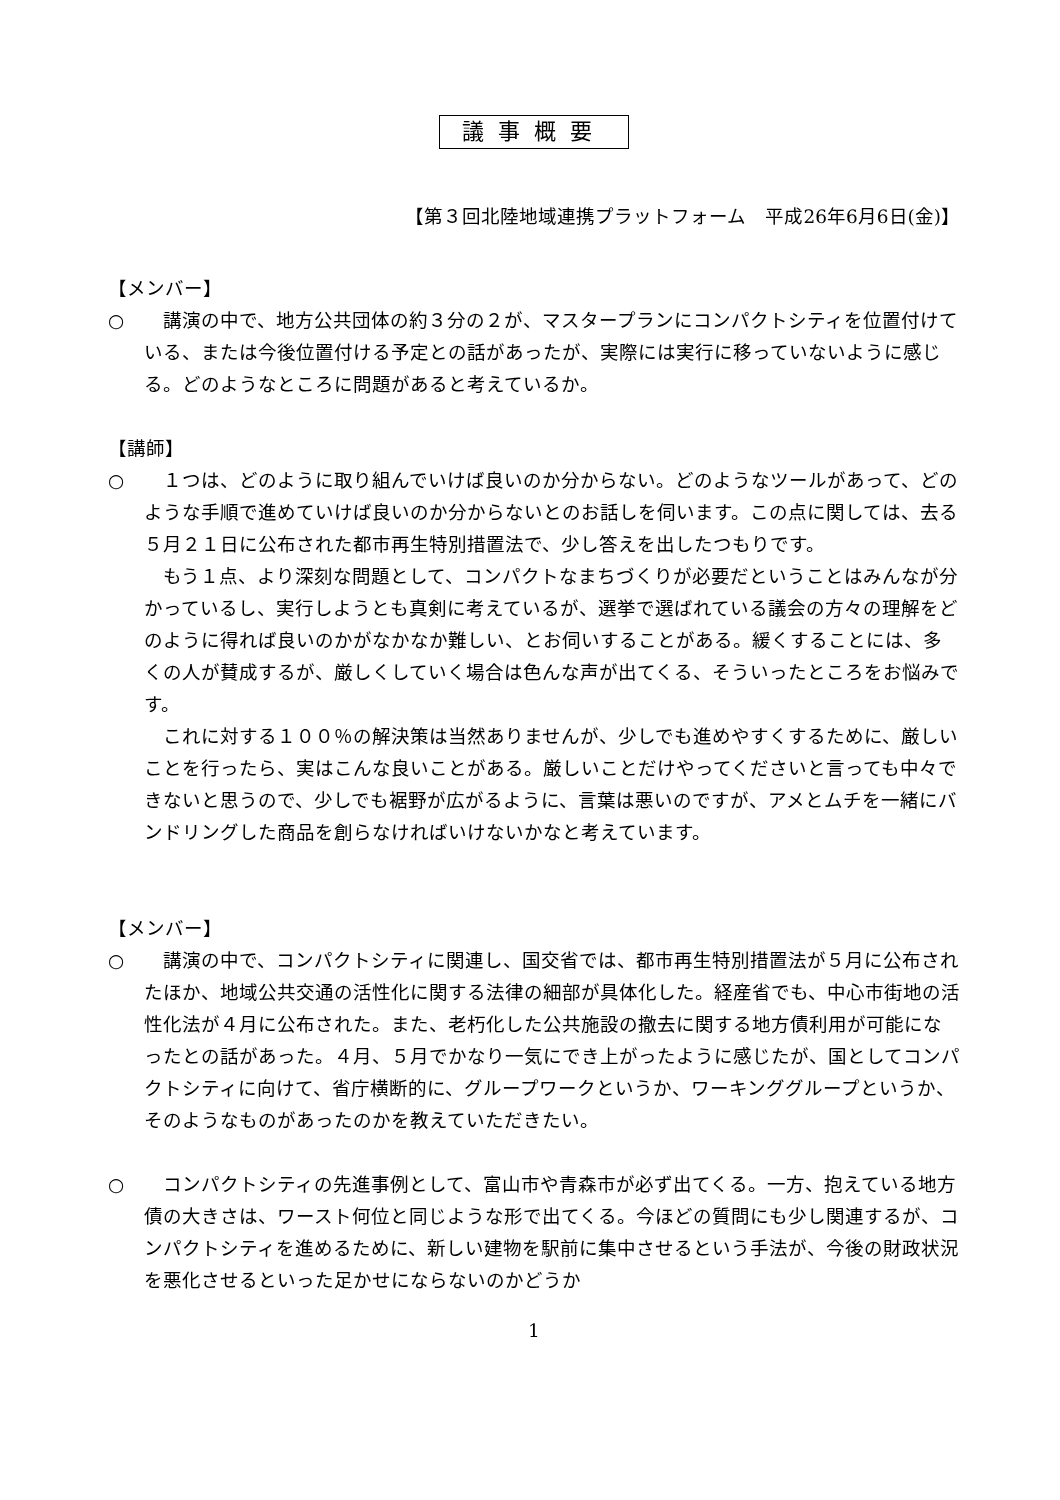議事概要
【第３回北陸地域連携プラットフォーム　平成26年6月6日(金)】
【メンバー】
○ 　講演の中で、地方公共団体の約３分の２が、マスタープランにコンパクトシティを位置付けている、または今後位置付ける予定との話があったが、実際には実行に移っていないように感じる。どのようなところに問題があると考えているか。
【講師】
○ 　１つは、どのように取り組んでいけば良いのか分からない。どのようなツールがあって、どのような手順で進めていけば良いのか分からないとのお話しを伺います。この点に関しては、去る５月２１日に公布された都市再生特別措置法で、少し答えを出したつもりです。
　もう１点、より深刻な問題として、コンパクトなまちづくりが必要だということはみんなが分かっているし、実行しようとも真剣に考えているが、選挙で選ばれている議会の方々の理解をどのように得れば良いのかがなかなか難しい、とお伺いすることがある。緩くすることには、多くの人が賛成するが、厳しくしていく場合は色んな声が出てくる、そういったところをお悩みです。
　これに対する１００％の解決策は当然ありませんが、少しでも進めやすくするために、厳しいことを行ったら、実はこんな良いことがある。厳しいことだけやってくださいと言っても中々できないと思うので、少しでも裾野が広がるように、言葉は悪いのですが、アメとムチを一緒にバンドリングした商品を創らなければいけないかなと考えています。
【メンバー】
○ 　講演の中で、コンパクトシティに関連し、国交省では、都市再生特別措置法が５月に公布されたほか、地域公共交通の活性化に関する法律の細部が具体化した。経産省でも、中心市街地の活性化法が４月に公布された。また、老朽化した公共施設の撤去に関する地方債利用が可能になったとの話があった。４月、５月でかなり一気にでき上がったように感じたが、国としてコンパクトシティに向けて、省庁横断的に、グループワークというか、ワーキンググループというか、そのようなものがあったのかを教えていただきたい。
○ 　コンパクトシティの先進事例として、富山市や青森市が必ず出てくる。一方、抱えている地方債の大きさは、ワースト何位と同じような形で出てくる。今ほどの質問にも少し関連するが、コンパクトシティを進めるために、新しい建物を駅前に集中させるという手法が、今後の財政状況を悪化させるといった足かせにならないのかどうか
1